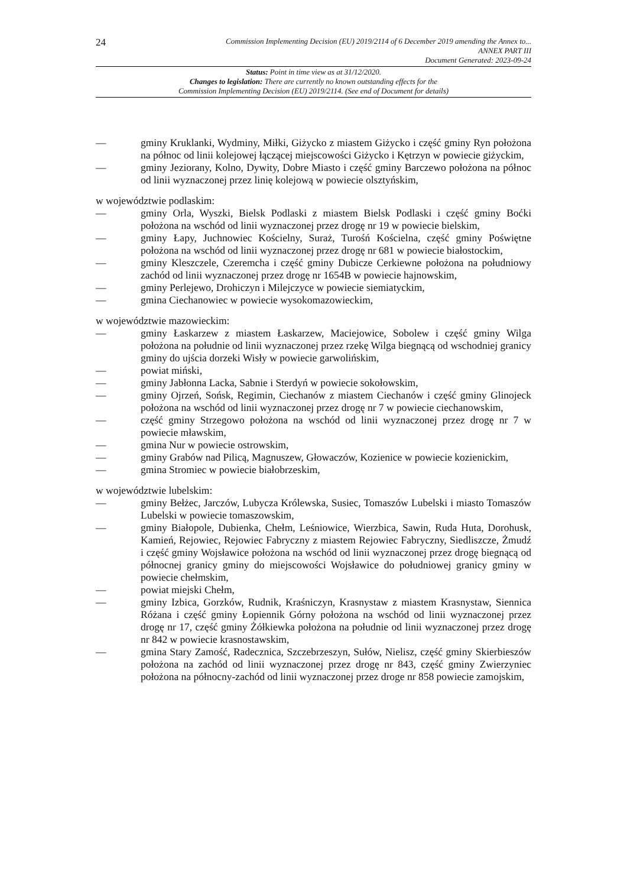24
Commission Implementing Decision (EU) 2019/2114 of 6 December 2019 amending the Annex to...
ANNEX PART III
Document Generated: 2023-09-24
Status: Point in time view as at 31/12/2020.
Changes to legislation: There are currently no known outstanding effects for the
Commission Implementing Decision (EU) 2019/2114. (See end of Document for details)
— gminy Kruklanki, Wydminy, Miłki, Giżycko z miastem Giżycko i część gminy Ryn położona na północ od linii kolejowej łączącej miejscowości Giżycko i Kętrzyn w powiecie giżyckim,
— gminy Jeziorany, Kolno, Dywity, Dobre Miasto i część gminy Barczewo położona na północ od linii wyznaczonej przez linię kolejową w powiecie olsztyńskim,
w województwie podlaskim:
— gminy Orla, Wyszki, Bielsk Podlaski z miastem Bielsk Podlaski i część gminy Boćki położona na wschód od linii wyznaczonej przez drogę nr 19 w powiecie bielskim,
— gminy Łapy, Juchnowiec Kościelny, Suraż, Turośń Kościelna, część gminy Poświętne położona na wschód od linii wyznaczonej przez drogę nr 681 w powiecie białostockim,
— gminy Kleszczele, Czeremcha i część gminy Dubicze Cerkiewne położona na południowy zachód od linii wyznaczonej przez drogę nr 1654B w powiecie hajnowskim,
— gminy Perlejewo, Drohiczyn i Milejczyce w powiecie siemiatyckim,
— gmina Ciechanowiec w powiecie wysokomazowieckim,
w województwie mazowieckim:
— gminy Łaskarzew z miastem Łaskarzew, Maciejowice, Sobolew i część gminy Wilga położona na południe od linii wyznaczonej przez rzekę Wilga biegnącą od wschodniej granicy gminy do ujścia dorzeki Wisły w powiecie garwolińskim,
— powiat miński,
— gminy Jabłonna Lacka, Sabnie i Sterdyń w powiecie sokołowskim,
— gminy Ojrzeń, Sońsk, Regimin, Ciechanów z miastem Ciechanów i część gminy Glinojeck położona na wschód od linii wyznaczonej przez drogę nr 7 w powiecie ciechanowskim,
— część gminy Strzegowo położona na wschód od linii wyznaczonej przez drogę nr 7 w powiecie mławskim,
— gmina Nur w powiecie ostrowskim,
— gminy Grabów nad Pilicą, Magnuszew, Głowaczów, Kozienice w powiecie kozienickim,
— gmina Stromiec w powiecie białobrzeskim,
w województwie lubelskim:
— gminy Bełżec, Jarczów, Lubycza Królewska, Susiec, Tomaszów Lubelski i miasto Tomaszów Lubelski w powiecie tomaszowskim,
— gminy Białopole, Dubienka, Chełm, Leśniowice, Wierzbica, Sawin, Ruda Huta, Dorohusk, Kamień, Rejowiec, Rejowiec Fabryczny z miastem Rejowiec Fabryczny, Siedliszcze, Żmudź i część gminy Wojsławice położona na wschód od linii wyznaczonej przez drogę biegnącą od północnej granicy gminy do miejscowości Wojsławice do południowej granicy gminy w powiecie chełmskim,
— powiat miejski Chełm,
— gminy Izbica, Gorzków, Rudnik, Kraśniczyn, Krasnystaw z miastem Krasnystaw, Siennica Różana i część gminy Łopiennik Górny położona na wschód od linii wyznaczonej przez drogę nr 17, część gminy Żółkiewka położona na południe od linii wyznaczonej przez drogę nr 842 w powiecie krasnostawskim,
— gmina Stary Zamość, Radecznica, Szczebrzeszyn, Sułów, Nielisz, część gminy Skierbieszów położona na zachód od linii wyznaczonej przez drogę nr 843, część gminy Zwierzyniec położona na północny-zachód od linii wyznaczonej przez droge nr 858 powiecie zamojskim,